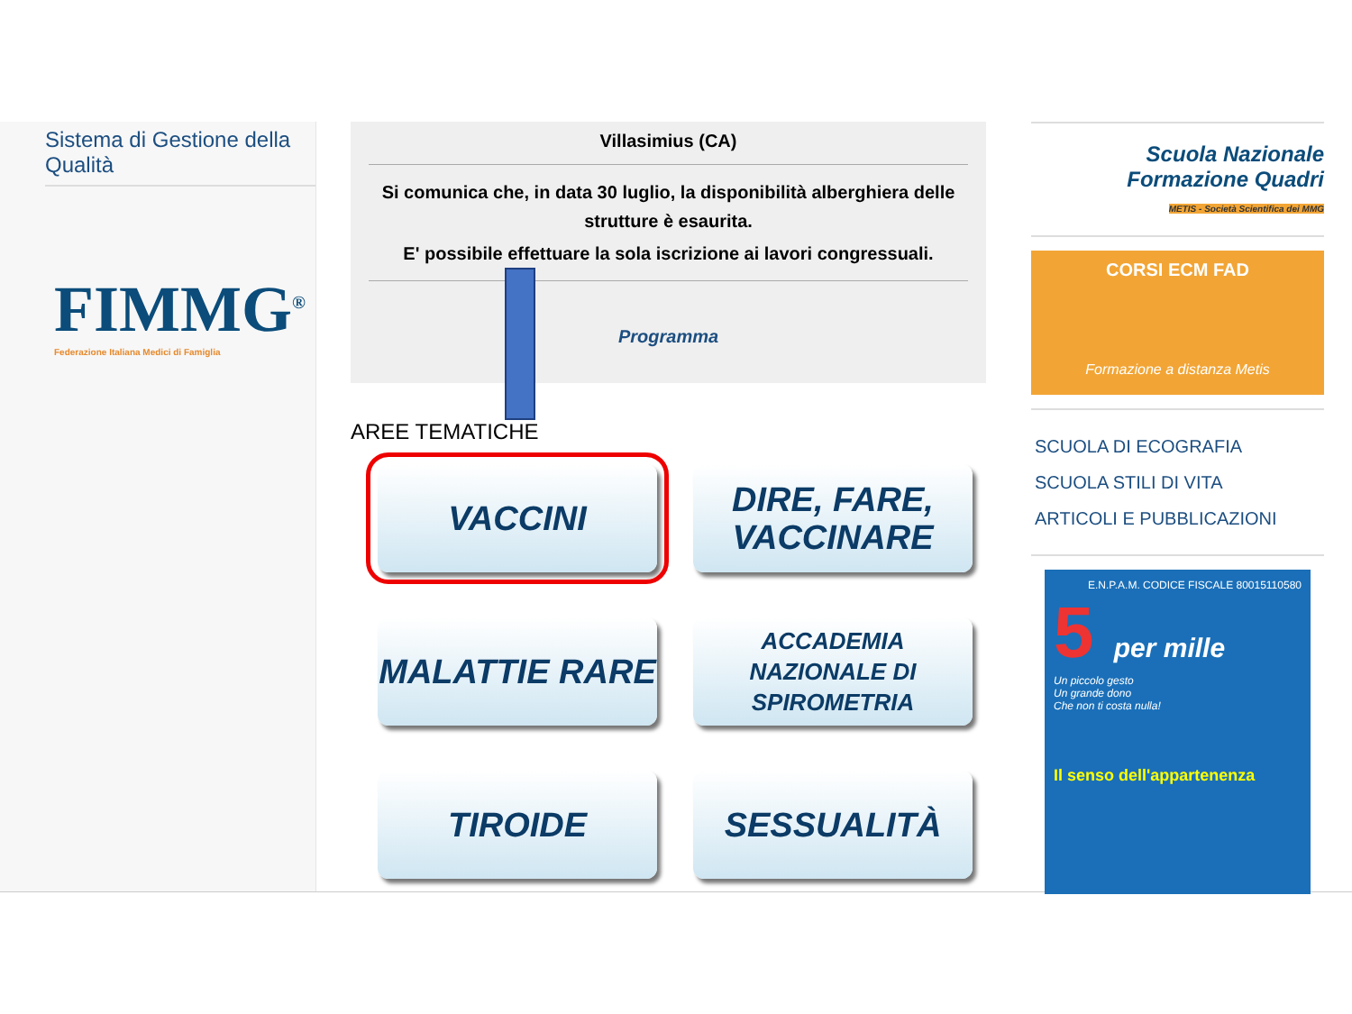Sistema di Gestione della Qualità
FIMMG<sup>®</sup>
Federazione Italiana Medici di Famiglia
Villasimius (CA)
Si comunica che, in data 30 luglio, la disponibilità alberghiera delle strutture è esaurita.
E' possibile effettuare la sola iscrizione ai lavori congressuali.
Programma
AREE TEMATICHE
VACCINI
DIRE, FARE, VACCINARE
MALATTIE RARE
ACCADEMIA NAZIONALE DI SPIROMETRIA
TIROIDE
SESSUALITÀ
Scuola Nazionale
Formazione Quadri
METIS - Società Scientifica dei MMG
CORSI ECM FAD
Formazione a distanza Metis
SCUOLA DI ECOGRAFIA
SCUOLA STILI DI VITA
ARTICOLI E PUBBLICAZIONI
E.N.P.A.M. CODICE FISCALE 80015110580
5 per mille
Un piccolo gesto
Un grande dono
Che non ti costa nulla!
Il senso dell'appartenenza